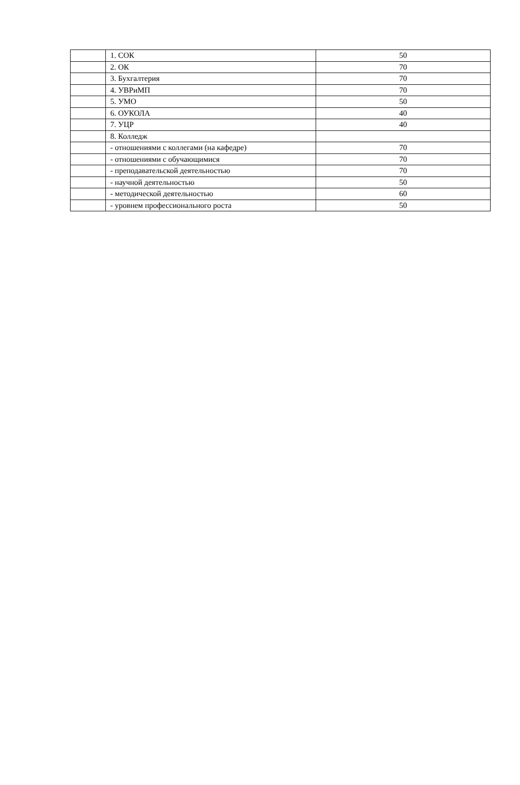| | 1. СОК | 50 |
| | 2. ОК | 70 |
| | 3. Бухгалтерия | 70 |
| | 4. УВРиМП | 70 |
| | 5. УМО | 50 |
| | 6. ОУКОЛА | 40 |
| | 7. УЦР | 40 |
| | 8. Колледж | |
| | - отношениями с коллегами (на кафедре) | 70 |
| | - отношениями с обучающимися | 70 |
| | - преподавательской деятельностью | 70 |
| | - научной деятельностью | 50 |
| | - методической деятельностью | 60 |
| | - уровнем профессионального роста | 50 |